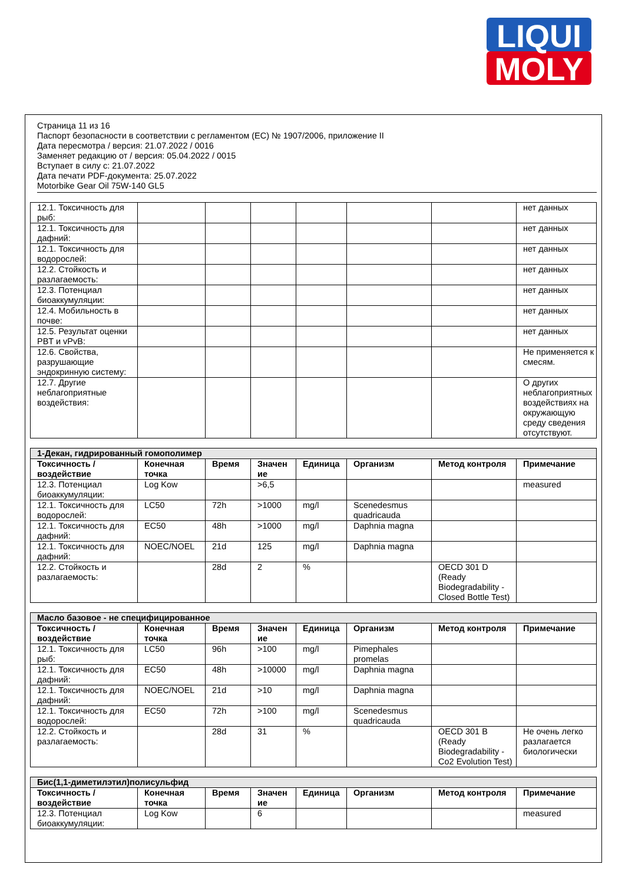LIQUI
MOLY
Страница 11 из 16
Паспорт безопасности в соответствии с регламентом (ЕС) № 1907/2006, приложение II
Дата пересмотра / версия: 21.07.2022 / 0016
Заменяет редакцию от / версия: 05.04.2022 / 0015
Вступает в силу с: 21.07.2022
Дата печати PDF-документа: 25.07.2022
Motorbike Gear Oil 75W-140 GL5
| 12.1. Токсичность для рыб: | | | | | | | нет данных |
| 12.1. Токсичность для дафний: | | | | | | | нет данных |
| 12.1. Токсичность для водорослей: | | | | | | | нет данных |
| 12.2. Стойкость и разлагаемость: | | | | | | | нет данных |
| 12.3. Потенциал биоаккумуляции: | | | | | | | нет данных |
| 12.4. Мобильность в почве: | | | | | | | нет данных |
| 12.5. Результат оценки PBT и vPvB: | | | | | | | нет данных |
| 12.6. Свойства, разрушающие эндокринную систему: | | | | | | | Не применяется к смесям. |
| 12.7. Другие неблагоприятные воздействия: | | | | | | | О других неблагоприятных воздействиях на окружающую среду сведения отсутствуют. |
| 1-Декан, гидрированный гомополимер | | | | | | | |
| Токсичность / воздействие | Конечная точка | Время | Значен ие | Единица | Организм | Метод контроля | Примечание |
| 12.3. Потенциал биоаккумуляции: | Log Kow | | >6,5 | | | | measured |
| 12.1. Токсичность для водорослей: | LC50 | 72h | >1000 | mg/l | Scenedesmus quadricauda | | |
| 12.1. Токсичность для дафний: | EC50 | 48h | >1000 | mg/l | Daphnia magna | | |
| 12.1. Токсичность для дафний: | NOEC/NOEL | 21d | 125 | mg/l | Daphnia magna | | |
| 12.2. Стойкость и разлагаемость: | | 28d | 2 | % | | OECD 301 D (Ready Biodegradability - Closed Bottle Test) | |
| Масло базовое - не специфицированное | | | | | | | |
| Токсичность / воздействие | Конечная точка | Время | Значен ие | Единица | Организм | Метод контроля | Примечание |
| 12.1. Токсичность для рыб: | LC50 | 96h | >100 | mg/l | Pimephales promelas | | |
| 12.1. Токсичность для дафний: | EC50 | 48h | >10000 | mg/l | Daphnia magna | | |
| 12.1. Токсичность для дафний: | NOEC/NOEL | 21d | >10 | mg/l | Daphnia magna | | |
| 12.1. Токсичность для водорослей: | EC50 | 72h | >100 | mg/l | Scenedesmus quadricauda | | |
| 12.2. Стойкость и разлагаемость: | | 28d | 31 | % | | OECD 301 B (Ready Biodegradability - Co2 Evolution Test) | Не очень легко разлагается биологически |
| Бис(1,1-диметилэтил)полисульфид | | | | | | | |
| Токсичность / воздействие | Конечная точка | Время | Значен ие | Единица | Организм | Метод контроля | Примечание |
| 12.3. Потенциал биоаккумуляции: | Log Kow | | 6 | | | | measured |